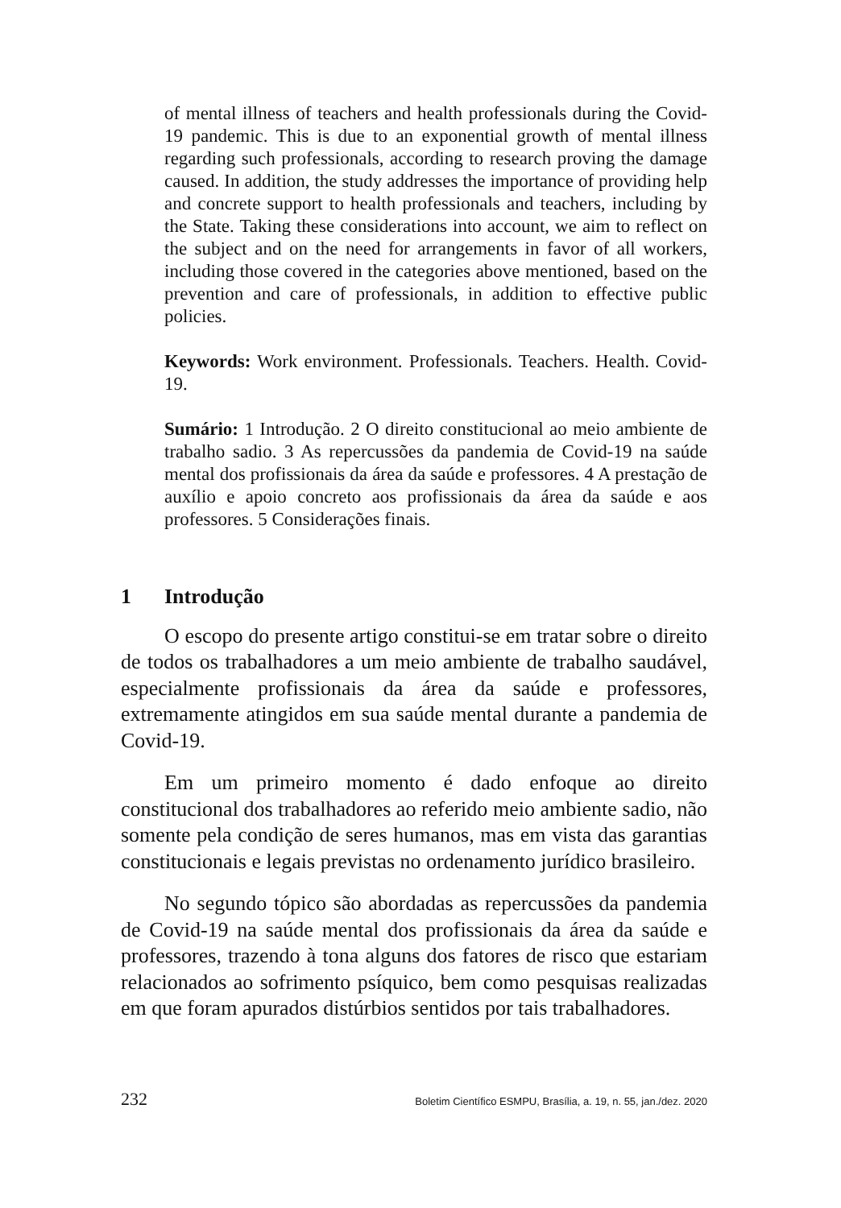of mental illness of teachers and health professionals during the Covid-19 pandemic. This is due to an exponential growth of mental illness regarding such professionals, according to research proving the damage caused. In addition, the study addresses the importance of providing help and concrete support to health professionals and teachers, including by the State. Taking these considerations into account, we aim to reflect on the subject and on the need for arrangements in favor of all workers, including those covered in the categories above mentioned, based on the prevention and care of professionals, in addition to effective public policies.
Keywords: Work environment. Professionals. Teachers. Health. Covid-19.
Sumário: 1 Introdução. 2 O direito constitucional ao meio ambiente de trabalho sadio. 3 As repercussões da pandemia de Covid-19 na saúde mental dos profissionais da área da saúde e professores. 4 A prestação de auxílio e apoio concreto aos profissionais da área da saúde e aos professores. 5 Considerações finais.
1 Introdução
O escopo do presente artigo constitui-se em tratar sobre o direito de todos os trabalhadores a um meio ambiente de trabalho saudável, especialmente profissionais da área da saúde e professores, extremamente atingidos em sua saúde mental durante a pandemia de Covid-19.
Em um primeiro momento é dado enfoque ao direito constitucional dos trabalhadores ao referido meio ambiente sadio, não somente pela condição de seres humanos, mas em vista das garantias constitucionais e legais previstas no ordenamento jurídico brasileiro.
No segundo tópico são abordadas as repercussões da pandemia de Covid-19 na saúde mental dos profissionais da área da saúde e professores, trazendo à tona alguns dos fatores de risco que estariam relacionados ao sofrimento psíquico, bem como pesquisas realizadas em que foram apurados distúrbios sentidos por tais trabalhadores.
232 Boletim Científico ESMPU, Brasília, a. 19, n. 55, jan./dez. 2020